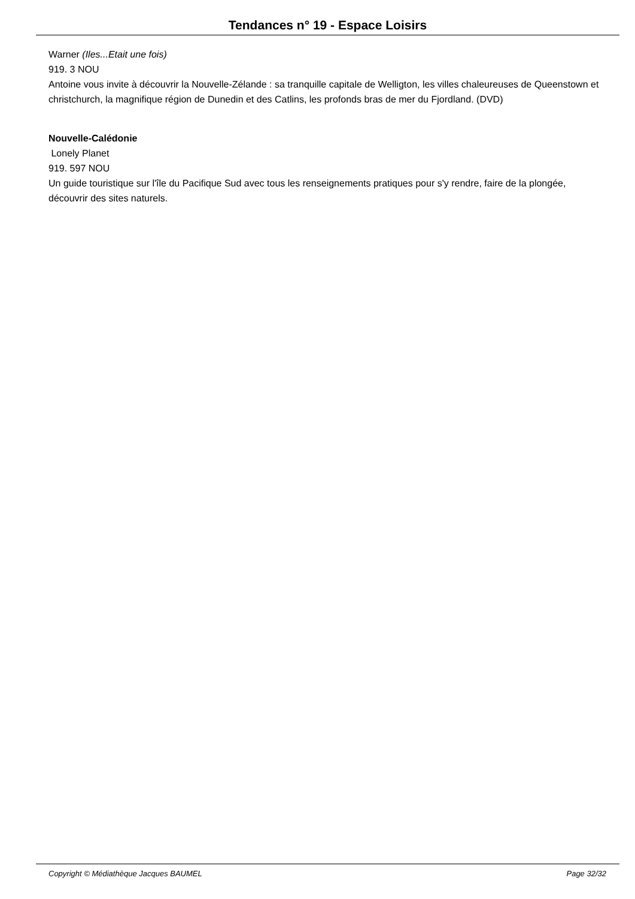Tendances n° 19 - Espace Loisirs
Warner (Iles...Etait une fois)
919. 3 NOU
Antoine vous invite à découvrir la Nouvelle-Zélande : sa tranquille capitale de Welligton, les villes chaleureuses de Queenstown et christchurch, la magnifique région de Dunedin et des Catlins, les profonds bras de mer du Fjordland. (DVD)
Nouvelle-Calédonie
Lonely Planet
919. 597 NOU
Un guide touristique sur l'île du Pacifique Sud avec tous les renseignements pratiques pour s'y rendre, faire de la plongée, découvrir des sites naturels.
Copyright © Médiathèque Jacques BAUMEL Page 32/32